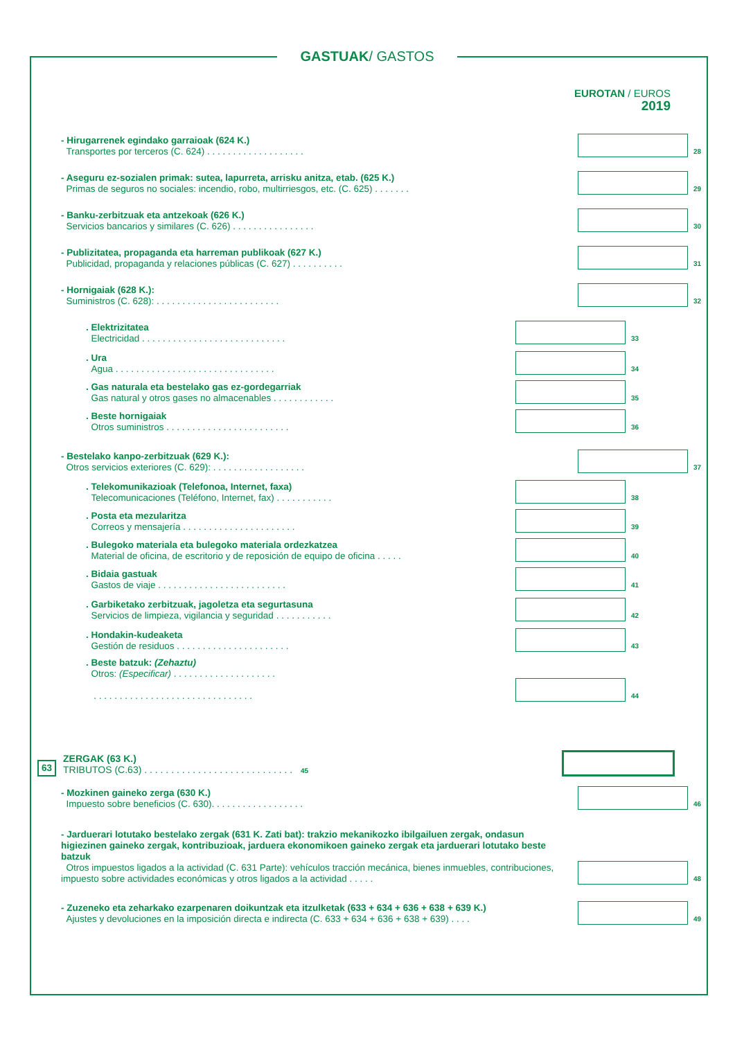GASTUAK/ GASTOS
EUROTAN / EUROS
2019
- Hirugarrenek egindako garraioak (624 K.)
Transportes por terceros (C. 624) . . . . . . . . . . . . . . . . . . .
28
- Aseguru ez-sozialen primak: sutea, lapurreta, arrisku anitza, etab. (625 K.)
Primas de seguros no sociales: incendio, robo, multirriesgos, etc. (C. 625) . . . . . . .
29
- Banku-zerbitzuak eta antzekoak (626 K.)
Servicios bancarios y similares (C. 626) . . . . . . . . . . . . . . . .
30
- Publizitatea, propaganda eta harreman publikoak (627 K.)
Publicidad, propaganda y relaciones públicas (C. 627) . . . . . . . . . .
31
- Hornigaiak (628 K.):
Suministros (C. 628): . . . . . . . . . . . . . . . . . . . . . . . .
32
. Elektrizitatea
Electricidad . . . . . . . . . . . . . . . . . . . . . . . . . . . .
33
. Ura
Agua . . . . . . . . . . . . . . . . . . . . . . . . . . . . . . .
34
. Gas naturala eta bestelako gas ez-gordegarriak
Gas natural y otros gases no almacenables . . . . . . . . . . . .
35
. Beste hornigaiak
Otros suministros . . . . . . . . . . . . . . . . . . . . . . . .
36
- Bestelako kanpo-zerbitzuak (629 K.):
Otros servicios exteriores (C. 629): . . . . . . . . . . . . . . . . . .
37
. Telekomunikazioak (Telefonoa, Internet, faxa)
Telecomunicaciones (Teléfono, Internet, fax) . . . . . . . . . . .
38
. Posta eta mezularitza
Correos y mensajería . . . . . . . . . . . . . . . . . . . . . .
39
. Bulegoko materiala eta bulegoko materiala ordezkatzea
Material de oficina, de escritorio y de reposición de equipo de oficina . . . . .
40
. Bidaia gastuak
Gastos de viaje . . . . . . . . . . . . . . . . . . . . . . . . .
41
. Garbiketako zerbitzuak, jagoletza eta segurtasuna
Servicios de limpieza, vigilancia y seguridad . . . . . . . . . . .
42
. Hondakin-kudeaketa
Gestión de residuos . . . . . . . . . . . . . . . . . . . . . .
43
. Beste batzuk: (Zehaztu)
Otros: (Especificar) . . . . . . . . . . . . . . . . . . . .
. . . . . . . . . . . . . . . . . . . . . . . . . . . . . . .
44
63
ZERGAK (63 K.)
TRIBUTOS (C.63) . . . . . . . . . . . . . . . . . . . . . . . . . . . . 45
- Mozkinen gaineko zerga (630 K.)
Impuesto sobre beneficios (C. 630). . . . . . . . . . . . . . . . . .
46
- Jarduerari lotutako bestelako zergak (631 K. Zati bat): trakzio mekanikozko ibilgailuen zergak, ondasun higiezinen gaineko zergak, kontribuzioak, jarduera ekonomikoen gaineko zergak eta jarduerari lotutako beste batzuk
Otros impuestos ligados a la actividad (C. 631 Parte): vehículos tracción mecánica, bienes inmuebles, contribuciones, impuesto sobre actividades económicas y otros ligados a la actividad . . . . .
48
- Zuzeneko eta zeharkako ezarpenaren doikuntzak eta itzulketak (633 + 634 + 636 + 638 + 639 K.)
Ajustes y devoluciones en la imposición directa e indirecta (C. 633 + 634 + 636 + 638 + 639) . . . .
49